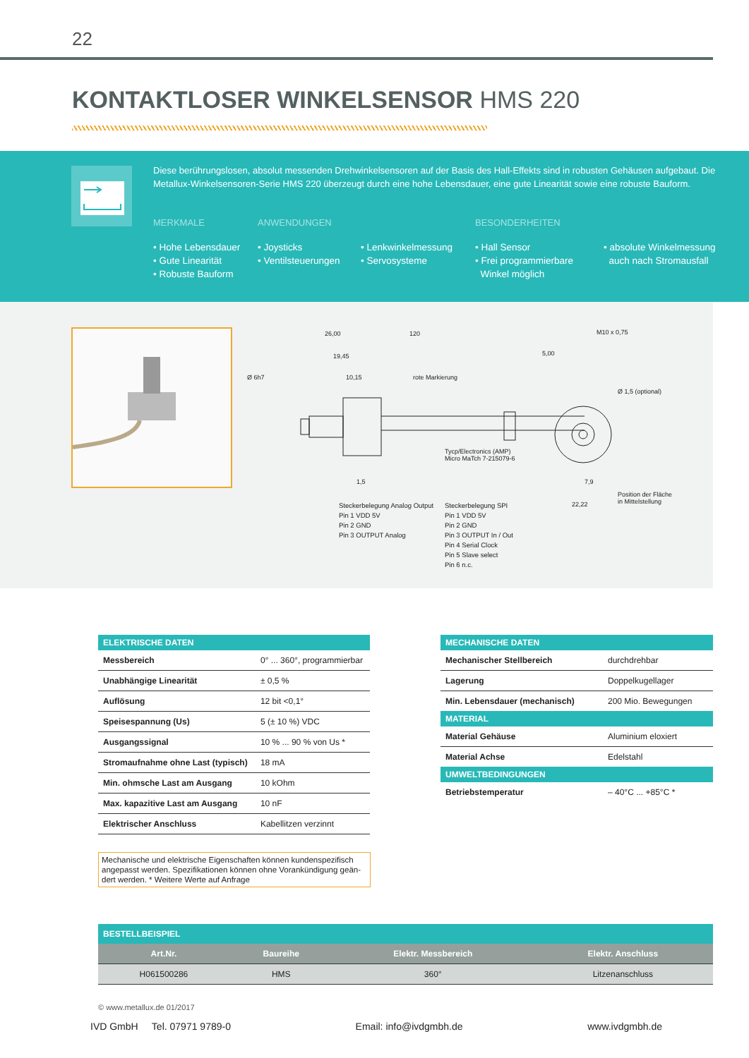22
KONTAKTLOSER WINKELSENSOR HMS 220
Diese berührungslosen, absolut messenden Drehwinkelsensoren auf der Basis des Hall-Effekts sind in robusten Gehäusen aufgebaut. Die Metallux-Winkelsensoren-Serie HMS 220 überzeugt durch eine hohe Lebensdauer, eine gute Linearität sowie eine robuste Bauform.
MERKMALE
• Hohe Lebensdauer
• Gute Linearität
• Robuste Bauform
ANWENDUNGEN
• Joysticks
• Ventilsteuerungen
• Lenkwinkelmessung
• Servosysteme
BESONDERHEITEN
• Hall Sensor
• Frei programmierbare
Winkel möglich
• absolute Winkelmessung
auch nach Stromausfall
26,00 120 M10 x 0,75
19,45 5,00
10,15 Ø 6h7 rote Markierung
Ø 1,5 (optional)
Tycp/Electronics (AMP)
Micro MaTch 7-215079-6
1,5 7,9
22,22
Position der Fläche
in Mittelstellung
Steckerbelegung Analog Output
Pin 1 VDD 5V
Pin 2 GND
Pin 3 OUTPUT Analog
Steckerbelegung SPI
Pin 1 VDD 5V
Pin 2 GND
Pin 3 OUTPUT In / Out
Pin 4 Serial Clock
Pin 5 Slave select
Pin 6 n.c.
| ELEKTRISCHE DATEN | |
| --- | --- |
| Messbereich | 0° ... 360°, programmierbar |
| Unabhängige Linearität | ± 0,5 % |
| Auflösung | 12 bit <0,1° |
| Speisespannung (Us) | 5 (± 10 %) VDC |
| Ausgangssignal | 10 % ... 90 % von Us * |
| Stromaufnahme ohne Last (typisch) | 18 mA |
| Min. ohmsche Last am Ausgang | 10 kOhm |
| Max. kapazitive Last am Ausgang | 10 nF |
| Elektrischer Anschluss | Kabellitzen verzinnt |
Mechanische und elektrische Eigenschaften können kundenspezifisch angepasst werden. Spezifikationen können ohne Vorankündigung geän-dert werden. * Weitere Werte auf Anfrage
| MECHANISCHE DATEN | |
| --- | --- |
| Mechanischer Stellbereich | durchdrehbar |
| Lagerung | Doppelkugellager |
| Min. Lebensdauer (mechanisch) | 200 Mio. Bewegungen |
| MATERIAL | |
| Material Gehäuse | Aluminium eloxiert |
| Material Achse | Edelstahl |
| UMWELTBEDINGUNGEN | |
| Betriebstemperatur | – 40°C ... +85°C * |
| BESTELLBEISPIEL | | | |
| --- | --- | --- | --- |
| Art.Nr. | Baureihe | Elektr. Messbereich | Elektr. Anschluss |
| H061500286 | HMS | 360° | Litzenanschluss |
© www.metallux.de 01/2017
IVD GmbH Tel. 07971 9789-0 Email: info@ivdgmbh.de www.ivdgmbh.de